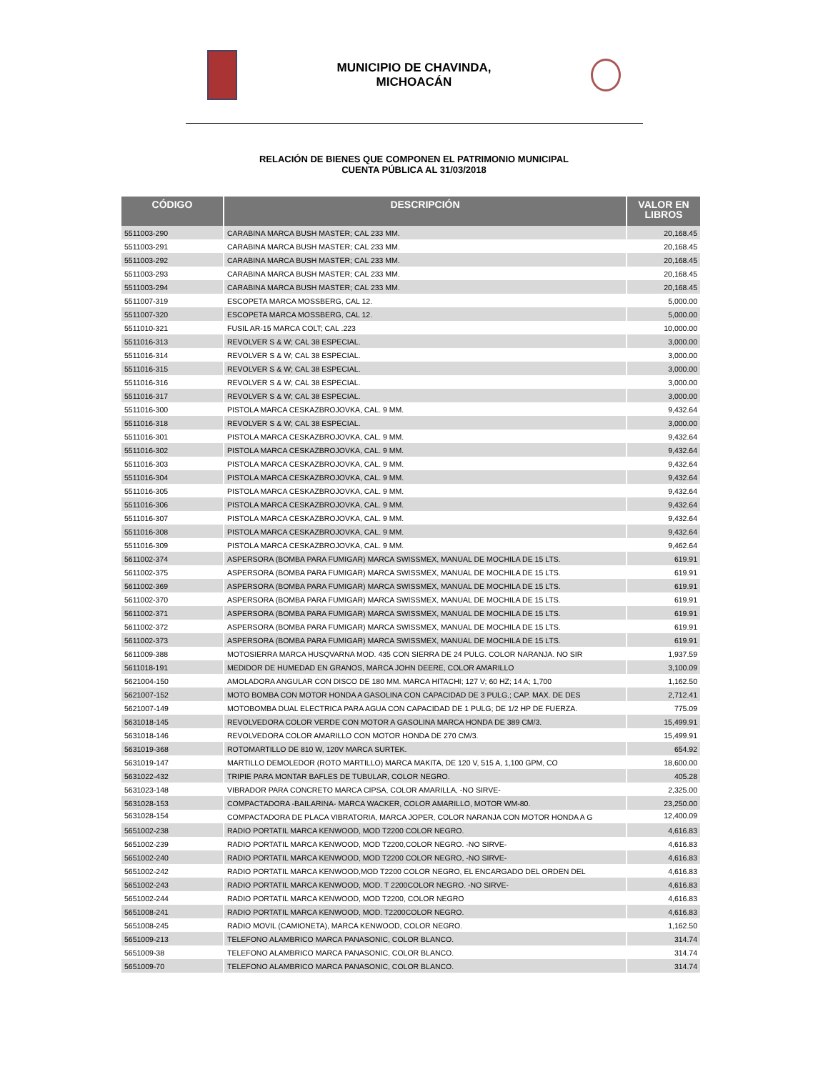MUNICIPIO DE CHAVINDA,
MICHOACÁN
RELACIÓN DE BIENES QUE COMPONEN EL PATRIMONIO MUNICIPAL
CUENTA PÚBLICA AL 31/03/2018
| CÓDIGO | DESCRIPCIÓN | VALOR EN LIBROS |
| --- | --- | --- |
| 5511003-290 | CARABINA MARCA BUSH MASTER; CAL 233 MM. | 20,168.45 |
| 5511003-291 | CARABINA MARCA BUSH MASTER; CAL 233 MM. | 20,168.45 |
| 5511003-292 | CARABINA MARCA BUSH MASTER; CAL 233 MM. | 20,168.45 |
| 5511003-293 | CARABINA MARCA BUSH MASTER; CAL 233 MM. | 20,168.45 |
| 5511003-294 | CARABINA MARCA BUSH MASTER; CAL 233 MM. | 20,168.45 |
| 5511007-319 | ESCOPETA MARCA MOSSBERG, CAL 12. | 5,000.00 |
| 5511007-320 | ESCOPETA MARCA MOSSBERG, CAL 12. | 5,000.00 |
| 5511010-321 | FUSIL AR-15 MARCA COLT; CAL .223 | 10,000.00 |
| 5511016-313 | REVOLVER S & W; CAL 38 ESPECIAL. | 3,000.00 |
| 5511016-314 | REVOLVER S & W; CAL 38 ESPECIAL. | 3,000.00 |
| 5511016-315 | REVOLVER S & W; CAL 38 ESPECIAL. | 3,000.00 |
| 5511016-316 | REVOLVER S & W; CAL 38 ESPECIAL. | 3,000.00 |
| 5511016-317 | REVOLVER S & W; CAL 38 ESPECIAL. | 3,000.00 |
| 5511016-300 | PISTOLA MARCA CESKAZBROJOVKA, CAL. 9 MM. | 9,432.64 |
| 5511016-318 | REVOLVER S & W; CAL 38 ESPECIAL. | 3,000.00 |
| 5511016-301 | PISTOLA MARCA CESKAZBROJOVKA, CAL. 9 MM. | 9,432.64 |
| 5511016-302 | PISTOLA MARCA CESKAZBROJOVKA, CAL. 9 MM. | 9,432.64 |
| 5511016-303 | PISTOLA MARCA CESKAZBROJOVKA, CAL. 9 MM. | 9,432.64 |
| 5511016-304 | PISTOLA MARCA CESKAZBROJOVKA, CAL. 9 MM. | 9,432.64 |
| 5511016-305 | PISTOLA MARCA CESKAZBROJOVKA, CAL. 9 MM. | 9,432.64 |
| 5511016-306 | PISTOLA MARCA CESKAZBROJOVKA, CAL. 9 MM. | 9,432.64 |
| 5511016-307 | PISTOLA MARCA CESKAZBROJOVKA, CAL. 9 MM. | 9,432.64 |
| 5511016-308 | PISTOLA MARCA CESKAZBROJOVKA, CAL. 9 MM. | 9,432.64 |
| 5511016-309 | PISTOLA MARCA CESKAZBROJOVKA, CAL. 9 MM. | 9,462.64 |
| 5611002-374 | ASPERSORA (BOMBA PARA FUMIGAR) MARCA SWISSMEX, MANUAL DE MOCHILA DE 15 LTS. | 619.91 |
| 5611002-375 | ASPERSORA (BOMBA PARA FUMIGAR) MARCA SWISSMEX, MANUAL DE MOCHILA DE 15 LTS. | 619.91 |
| 5611002-369 | ASPERSORA (BOMBA PARA FUMIGAR) MARCA SWISSMEX, MANUAL DE MOCHILA DE 15 LTS. | 619.91 |
| 5611002-370 | ASPERSORA (BOMBA PARA FUMIGAR) MARCA SWISSMEX, MANUAL DE MOCHILA DE 15 LTS. | 619.91 |
| 5611002-371 | ASPERSORA (BOMBA PARA FUMIGAR) MARCA SWISSMEX, MANUAL DE MOCHILA DE 15 LTS. | 619.91 |
| 5611002-372 | ASPERSORA (BOMBA PARA FUMIGAR) MARCA SWISSMEX, MANUAL DE MOCHILA DE 15 LTS. | 619.91 |
| 5611002-373 | ASPERSORA (BOMBA PARA FUMIGAR) MARCA SWISSMEX, MANUAL DE MOCHILA DE 15 LTS. | 619.91 |
| 5611009-388 | MOTOSIERRA MARCA HUSQVARNA MOD. 435 CON SIERRA DE 24 PULG. COLOR NARANJA. NO SIR | 1,937.59 |
| 5611018-191 | MEDIDOR DE HUMEDAD EN GRANOS, MARCA JOHN DEERE, COLOR AMARILLO | 3,100.09 |
| 5621004-150 | AMOLADORA ANGULAR CON DISCO DE 180 MM. MARCA HITACHI; 127 V; 60 HZ; 14 A; 1,700 | 1,162.50 |
| 5621007-152 | MOTO BOMBA CON MOTOR HONDA A GASOLINA CON CAPACIDAD DE 3 PULG.; CAP. MAX. DE DES | 2,712.41 |
| 5621007-149 | MOTOBOMBA DUAL ELECTRICA PARA AGUA CON CAPACIDAD DE 1 PULG; DE 1/2 HP DE FUERZA. | 775.09 |
| 5631018-145 | REVOLVEDORA COLOR VERDE CON MOTOR A GASOLINA MARCA HONDA DE 389 CM/3. | 15,499.91 |
| 5631018-146 | REVOLVEDORA COLOR AMARILLO CON MOTOR HONDA DE 270 CM/3. | 15,499.91 |
| 5631019-368 | ROTOMARTILLO DE 810 W, 120V MARCA SURTEK. | 654.92 |
| 5631019-147 | MARTILLO DEMOLEDOR (ROTO MARTILLO) MARCA MAKITA, DE 120 V, 515 A, 1,100 GPM, CO | 18,600.00 |
| 5631022-432 | TRIPIE PARA MONTAR BAFLES DE TUBULAR, COLOR NEGRO. | 405.28 |
| 5631023-148 | VIBRADOR PARA CONCRETO MARCA CIPSA, COLOR AMARILLA, -NO SIRVE- | 2,325.00 |
| 5631028-153 | COMPACTADORA -BAILARINA- MARCA WACKER, COLOR AMARILLO, MOTOR WM-80. | 23,250.00 |
| 5631028-154 | COMPACTADORA DE PLACA VIBRATORIA, MARCA JOPER, COLOR NARANJA CON MOTOR HONDA A G | 12,400.09 |
| 5651002-238 | RADIO PORTATIL MARCA KENWOOD, MOD T2200 COLOR NEGRO. | 4,616.83 |
| 5651002-239 | RADIO PORTATIL MARCA KENWOOD, MOD T2200,COLOR NEGRO. -NO SIRVE- | 4,616.83 |
| 5651002-240 | RADIO PORTATIL MARCA KENWOOD, MOD T2200 COLOR NEGRO, -NO SIRVE- | 4,616.83 |
| 5651002-242 | RADIO PORTATIL MARCA KENWOOD,MOD T2200 COLOR NEGRO, EL ENCARGADO DEL ORDEN DEL | 4,616.83 |
| 5651002-243 | RADIO PORTATIL MARCA KENWOOD, MOD. T 2200COLOR NEGRO. -NO SIRVE- | 4,616.83 |
| 5651002-244 | RADIO PORTATIL MARCA KENWOOD, MOD T2200, COLOR NEGRO | 4,616.83 |
| 5651008-241 | RADIO PORTATIL MARCA KENWOOD, MOD. T2200COLOR NEGRO. | 4,616.83 |
| 5651008-245 | RADIO MOVIL (CAMIONETA), MARCA KENWOOD, COLOR NEGRO. | 1,162.50 |
| 5651009-213 | TELEFONO ALAMBRICO MARCA PANASONIC, COLOR BLANCO. | 314.74 |
| 5651009-38 | TELEFONO ALAMBRICO MARCA PANASONIC, COLOR BLANCO. | 314.74 |
| 5651009-70 | TELEFONO ALAMBRICO MARCA PANASONIC, COLOR BLANCO. | 314.74 |